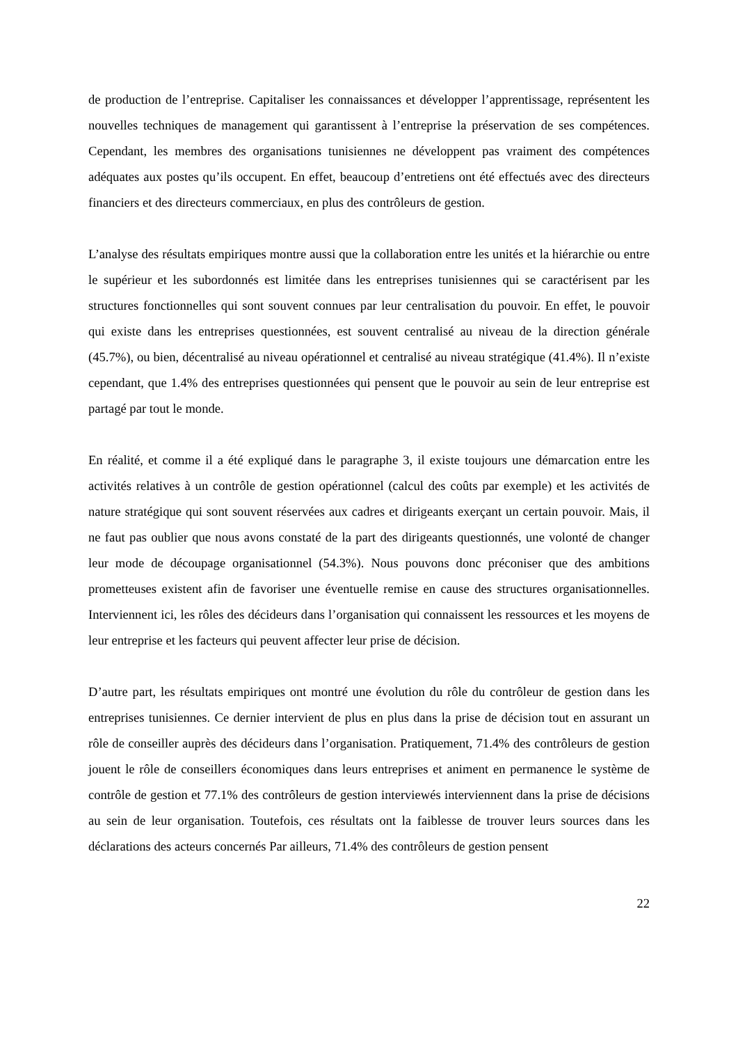de production de l’entreprise. Capitaliser les connaissances et développer l’apprentissage, représentent les nouvelles techniques de management qui garantissent à l’entreprise la préservation de ses compétences. Cependant, les membres des organisations tunisiennes ne développent pas vraiment des compétences adéquates aux postes qu’ils occupent. En effet, beaucoup d’entretiens ont été effectués avec des directeurs financiers et des directeurs commerciaux, en plus des contrôleurs de gestion.
L’analyse des résultats empiriques montre aussi que la collaboration entre les unités et la hiérarchie ou entre le supérieur et les subordonnés est limitée dans les entreprises tunisiennes qui se caractérisent par les structures fonctionnelles qui sont souvent connues par leur centralisation du pouvoir. En effet, le pouvoir qui existe dans les entreprises questionnées, est souvent centralisé au niveau de la direction générale (45.7%), ou bien, décentralisé au niveau opérationnel et centralisé au niveau stratégique (41.4%). Il n’existe cependant, que 1.4% des entreprises questionnées qui pensent que le pouvoir au sein de leur entreprise est partagé par tout le monde.
En réalité, et comme il a été expliqué dans le paragraphe 3, il existe toujours une démarcation entre les activités relatives à un contrôle de gestion opérationnel (calcul des coûts par exemple) et les activités de nature stratégique qui sont souvent réservées aux cadres et dirigeants exerçant un certain pouvoir. Mais, il ne faut pas oublier que nous avons constaté de la part des dirigeants questionnés, une volonté de changer leur mode de découpage organisationnel (54.3%). Nous pouvons donc préconiser que des ambitions prometteuses existent afin de favoriser une éventuelle remise en cause des structures organisationnelles. Interviennent ici, les rôles des décideurs dans l’organisation qui connaissent les ressources et les moyens de leur entreprise et les facteurs qui peuvent affecter leur prise de décision.
D’autre part, les résultats empiriques ont montré une évolution du rôle du contrôleur de gestion dans les entreprises tunisiennes. Ce dernier intervient de plus en plus dans la prise de décision tout en assurant un rôle de conseiller auprès des décideurs dans l’organisation. Pratiquement, 71.4% des contrôleurs de gestion jouent le rôle de conseillers économiques dans leurs entreprises et animent en permanence le système de contrôle de gestion et 77.1% des contrôleurs de gestion interviewés interviennent dans la prise de décisions au sein de leur organisation. Toutefois, ces résultats ont la faiblesse de trouver leurs sources dans les déclarations des acteurs concernés Par ailleurs, 71.4% des contrôleurs de gestion pensent
22